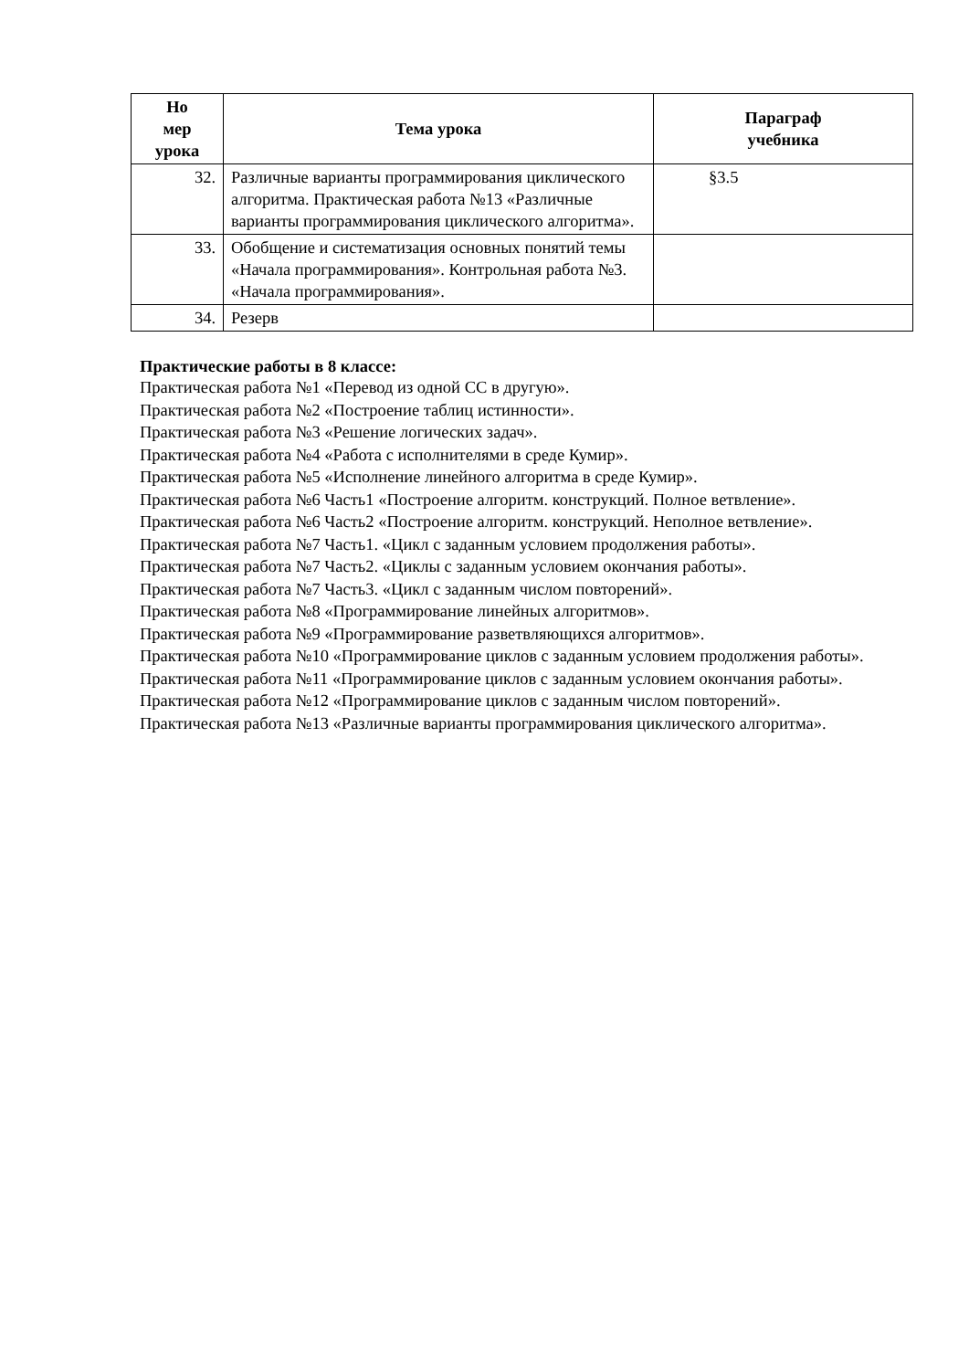| Но мер урока | Тема урока | Параграф учебника |
| --- | --- | --- |
| 32. | Различные варианты программирования циклического алгоритма. Практическая работа №13 «Различные варианты программирования циклического алгоритма». | §3.5 |
| 33. | Обобщение и систематизация основных понятий темы «Начала программирования». Контрольная работа №3. «Начала программирования». | |
| 34. | Резерв | |
Практические работы в 8 классе:
Практическая работа №1 «Перевод из одной СС в другую».
Практическая работа №2 «Построение таблиц истинности».
Практическая работа №3 «Решение логических задач».
Практическая работа №4 «Работа с исполнителями в среде Кумир».
Практическая работа №5 «Исполнение линейного алгоритма в среде Кумир».
Практическая работа №6 Часть1 «Построение алгоритм. конструкций. Полное ветвление».
Практическая работа №6 Часть2 «Построение алгоритм. конструкций. Неполное ветвление».
Практическая работа №7 Часть1. «Цикл с заданным условием продолжения работы».
Практическая работа №7 Часть2. «Циклы с заданным условием окончания работы».
Практическая работа №7 Часть3. «Цикл с заданным числом повторений».
Практическая работа №8 «Программирование линейных алгоритмов».
Практическая работа №9 «Программирование разветвляющихся алгоритмов».
Практическая работа №10 «Программирование циклов с заданным условием продолжения работы».
Практическая работа №11 «Программирование циклов с заданным условием окончания работы».
Практическая работа №12 «Программирование циклов с заданным числом повторений».
Практическая работа №13 «Различные варианты программирования циклического алгоритма».